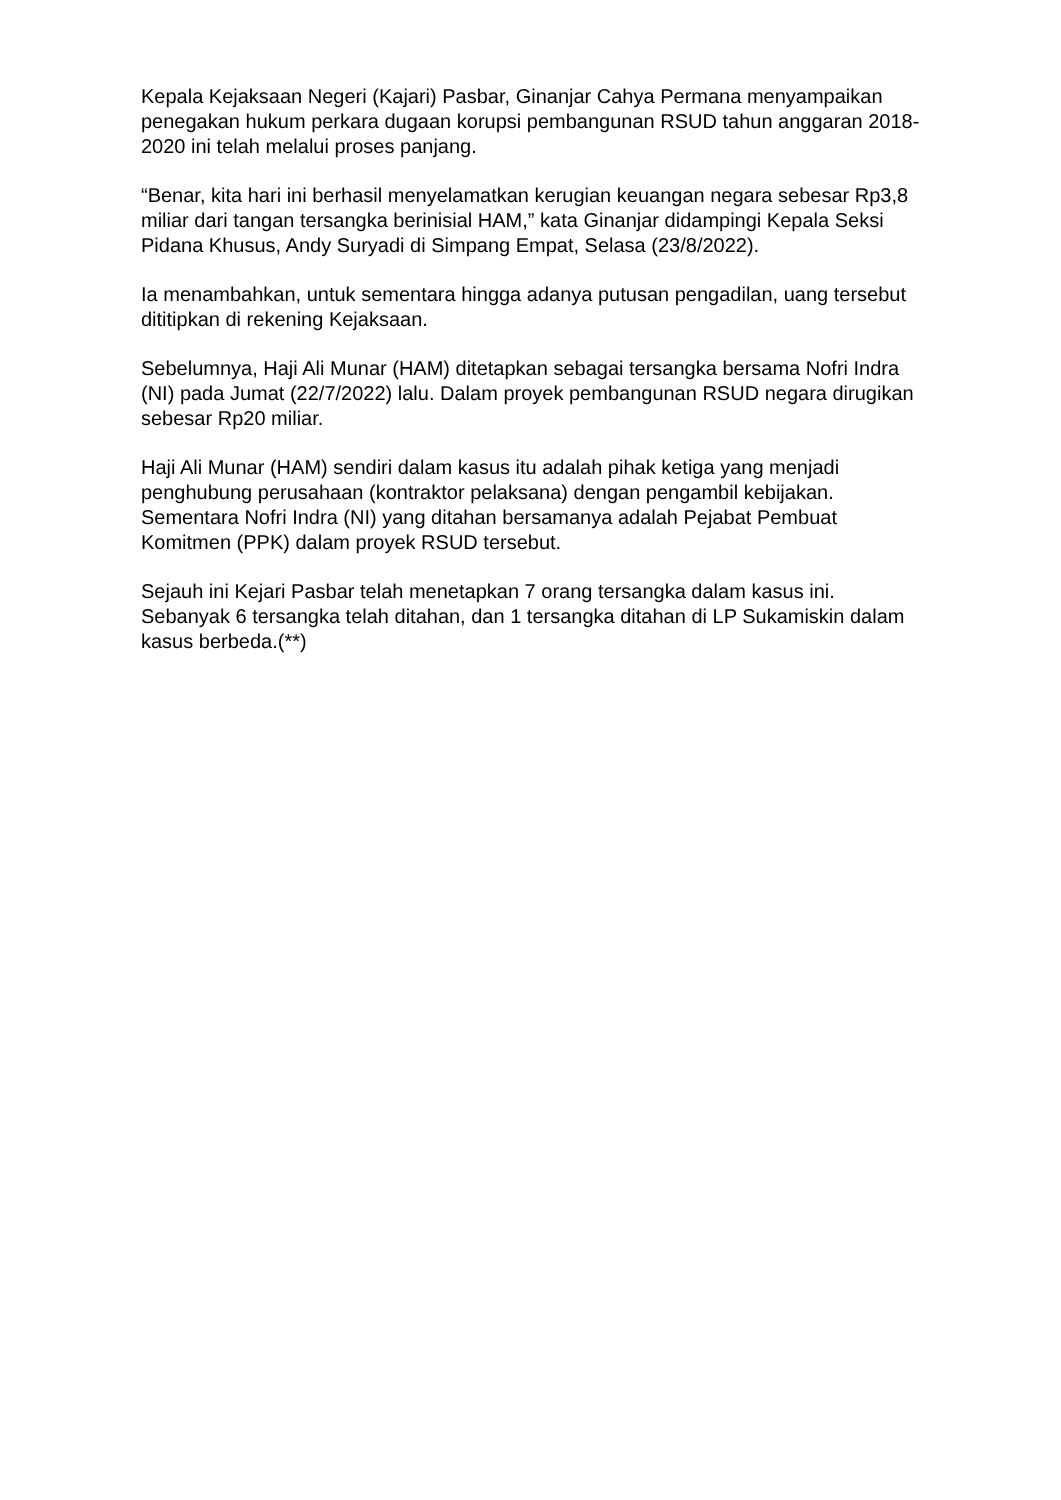Kepala Kejaksaan Negeri (Kajari) Pasbar, Ginanjar Cahya Permana menyampaikan penegakan hukum perkara dugaan korupsi pembangunan RSUD tahun anggaran 2018-2020 ini telah melalui proses panjang.
“Benar, kita hari ini berhasil menyelamatkan kerugian keuangan negara sebesar Rp3,8 miliar dari tangan tersangka berinisial HAM,” kata Ginanjar didampingi Kepala Seksi Pidana Khusus, Andy Suryadi di Simpang Empat, Selasa (23/8/2022).
Ia menambahkan, untuk sementara hingga adanya putusan pengadilan, uang tersebut dititipkan di rekening Kejaksaan.
Sebelumnya, Haji Ali Munar (HAM) ditetapkan sebagai tersangka bersama Nofri Indra (NI) pada Jumat (22/7/2022) lalu. Dalam proyek pembangunan RSUD negara dirugikan sebesar Rp20 miliar.
Haji Ali Munar (HAM) sendiri dalam kasus itu adalah pihak ketiga yang menjadi penghubung perusahaan (kontraktor pelaksana) dengan pengambil kebijakan. Sementara Nofri Indra (NI) yang ditahan bersamanya adalah Pejabat Pembuat Komitmen (PPK) dalam proyek RSUD tersebut.
Sejauh ini Kejari Pasbar telah menetapkan 7 orang tersangka dalam kasus ini. Sebanyak 6 tersangka telah ditahan, dan 1 tersangka ditahan di LP Sukamiskin dalam kasus berbeda.(**)